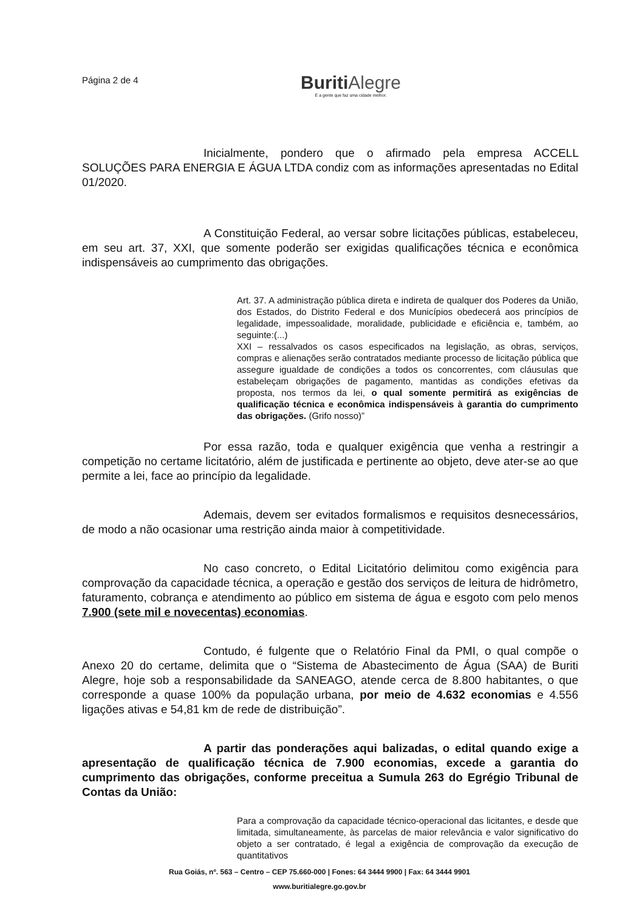Página 2 de 4
Buriti Alegre
É a gente que faz uma cidade melhor.
Inicialmente, pondero que o afirmado pela empresa ACCELL SOLUÇÕES PARA ENERGIA E ÁGUA LTDA condiz com as informações apresentadas no Edital 01/2020.
A Constituição Federal, ao versar sobre licitações públicas, estabeleceu, em seu art. 37, XXI, que somente poderão ser exigidas qualificações técnica e econômica indispensáveis ao cumprimento das obrigações.
Art. 37. A administração pública direta e indireta de qualquer dos Poderes da União, dos Estados, do Distrito Federal e dos Municípios obedecerá aos princípios de legalidade, impessoalidade, moralidade, publicidade e eficiência e, também, ao seguinte:(...)
XXI – ressalvados os casos especificados na legislação, as obras, serviços, compras e alienações serão contratados mediante processo de licitação pública que assegure igualdade de condições a todos os concorrentes, com cláusulas que estabeleçam obrigações de pagamento, mantidas as condições efetivas da proposta, nos termos da lei, o qual somente permitirá as exigências de qualificação técnica e econômica indispensáveis à garantia do cumprimento das obrigações. (Grifo nosso)”
Por essa razão, toda e qualquer exigência que venha a restringir a competição no certame licitatório, além de justificada e pertinente ao objeto, deve ater-se ao que permite a lei, face ao princípio da legalidade.
Ademais, devem ser evitados formalismos e requisitos desnecessários, de modo a não ocasionar uma restrição ainda maior à competitividade.
No caso concreto, o Edital Licitatório delimitou como exigência para comprovação da capacidade técnica, a operação e gestão dos serviços de leitura de hidrômetro, faturamento, cobrança e atendimento ao público em sistema de água e esgoto com pelo menos 7.900 (sete mil e novecentas) economias.
Contudo, é fulgente que o Relatório Final da PMI, o qual compõe o Anexo 20 do certame, delimita que o “Sistema de Abastecimento de Água (SAA) de Buriti Alegre, hoje sob a responsabilidade da SANEAGO, atende cerca de 8.800 habitantes, o que corresponde a quase 100% da população urbana, por meio de 4.632 economias e 4.556 ligações ativas e 54,81 km de rede de distribuição”.
A partir das ponderações aqui balizadas, o edital quando exige a apresentação de qualificação técnica de 7.900 economias, excede a garantia do cumprimento das obrigações, conforme preceitua a Sumula 263 do Egrégio Tribunal de Contas da União:
Para a comprovação da capacidade técnico-operacional das licitantes, e desde que limitada, simultaneamente, às parcelas de maior relevância e valor significativo do objeto a ser contratado, é legal a exigência de comprovação da execução de quantitativos
Rua Goiás, nº. 563 – Centro – CEP 75.660-000 | Fones: 64 3444 9900 | Fax: 64 3444 9901
www.buritialegre.go.gov.br